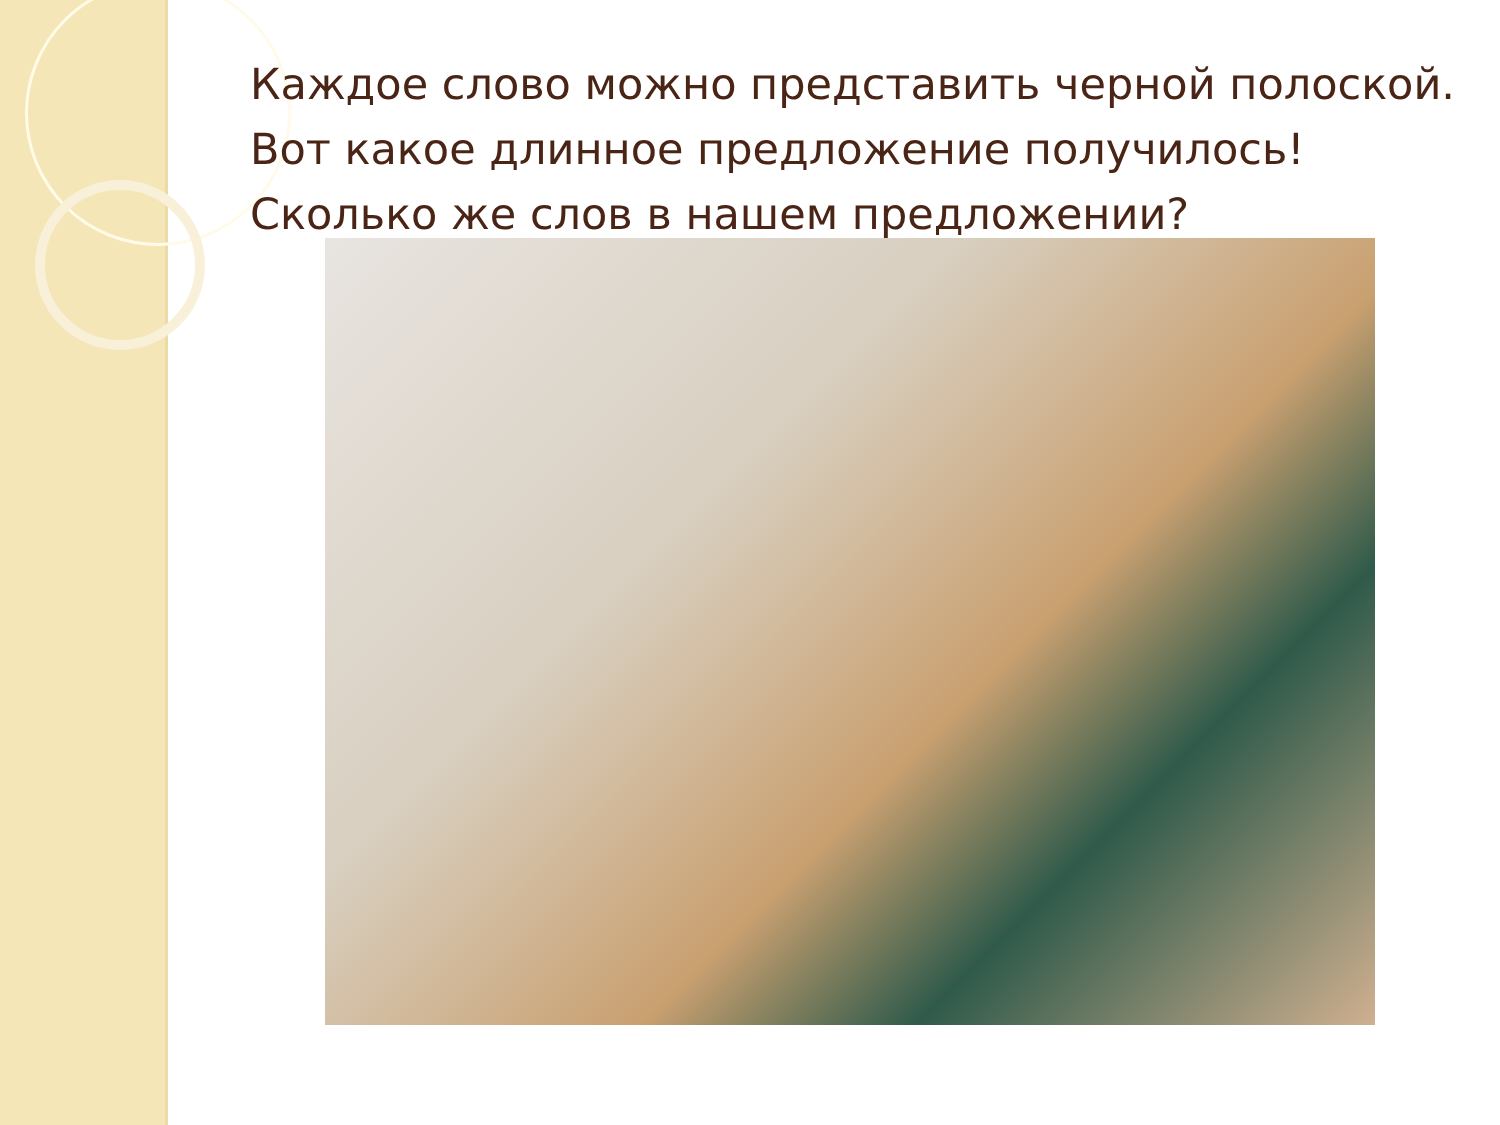Каждое слово можно представить черной полоской.
Вот какое длинное предложение получилось!
Сколько же слов в нашем предложении?